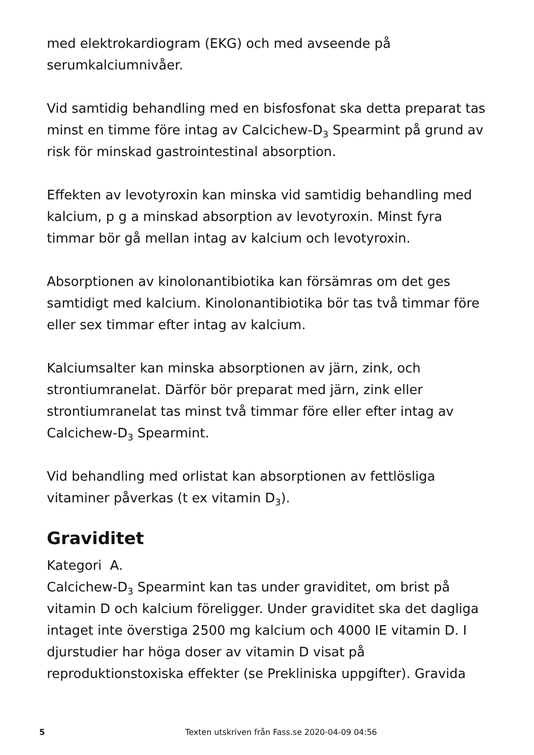med elektrokardiogram (EKG) och med avseende på serumkalciumnivåer.
Vid samtidig behandling med en bisfosfonat ska detta preparat tas minst en timme före intag av Calcichew-D<sub>3</sub> Spearmint på grund av risk för minskad gastrointestinal absorption.
Effekten av levotyroxin kan minska vid samtidig behandling med kalcium, p g a minskad absorption av levotyroxin. Minst fyra timmar bör gå mellan intag av kalcium och levotyroxin.
Absorptionen av kinolonantibiotika kan försämras om det ges samtidigt med kalcium. Kinolonantibiotika bör tas två timmar före eller sex timmar efter intag av kalcium.
Kalciumsalter kan minska absorptionen av järn, zink, och strontiumranelat. Därför bör preparat med järn, zink eller strontiumranelat tas minst två timmar före eller efter intag av Calcichew-D<sub>3</sub> Spearmint.
Vid behandling med orlistat kan absorptionen av fettlösliga vitaminer påverkas (t ex vitamin D<sub>3</sub>).
Graviditet
Kategori A.
Calcichew-D<sub>3</sub> Spearmint kan tas under graviditet, om brist på vitamin D och kalcium föreligger. Under graviditet ska det dagliga intaget inte överstiga 2500 mg kalcium och 4000 IE vitamin D. I djurstudier har höga doser av vitamin D visat på reproduktionstoxiska effekter (se Prekliniska uppgifter). Gravida
5 Texten utskriven från Fass.se 2020-04-09 04:56